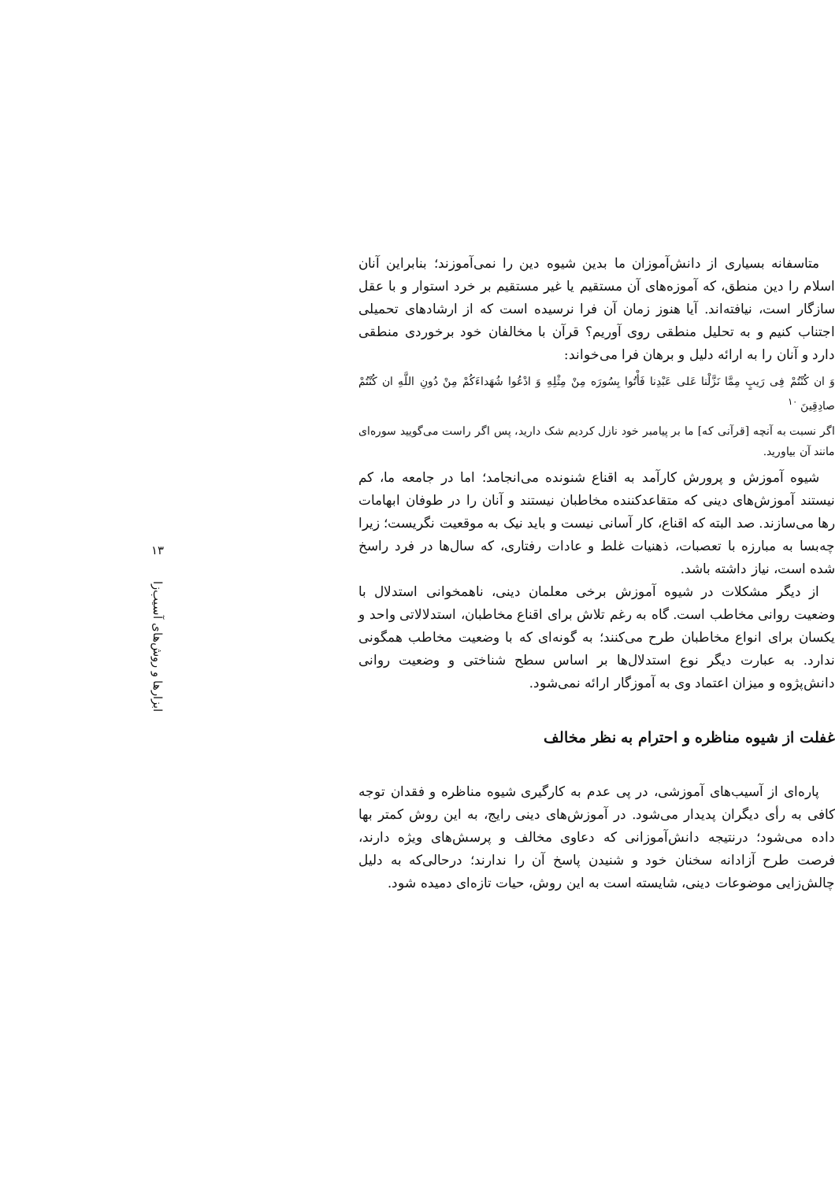متاسفانه بسیاری از دانش‌آموزان ما بدین شیوه دین را نمی‌آموزند؛ بنابراین آنان اسلام را دین منطق، که آموزه‌های آن مستقیم یا غیر مستقیم بر خرد استوار و با عقل سازگار است، نیافته‌اند. آیا هنوز زمان آن فرا نرسیده است که از ارشادهای تحمیلی اجتناب کنیم و به تحلیل منطقی روی آوریم؟ قرآن با مخالفان خود برخوردی منطقی دارد و آنان را به ارائه دلیل و برهان فرا می‌خواند:
وَ ان كُنْتُمْ فِی رَیبٍ مِمَّا نَزَّلْنا عَلی عَبْدِنا فَأْتُوا بِسُورَه مِنْ مِثْلِهِ وَ ادْعُوا شُهَداءَكُمْ مِنْ دُونِ اللَّهِ ان كُنْتُمْ صادِقِینَ <sup>۱۰</sup>
اگر نسبت به آنچه [قرآنی که] ما بر پیامبر خود نازل کردیم شک دارید، پس اگر راست می‌گویید سوره‌ای مانند آن بیاورید.
شیوه آموزش و پرورش کارآمد به اقناع شنونده می‌انجامد؛ اما در جامعه ما، کم نیستند آموزش‌های دینی که متقاعدکننده مخاطبان نیستند و آنان را در طوفان ابهامات رها می‌سازند. صد البته که اقناع، کار آسانی نیست و باید نیک به موقعیت نگریست؛ زیرا چه‌بسا به مبارزه با تعصبات، ذهنیات غلط و عادات رفتاری، که سال‌ها در فرد راسخ شده است، نیاز داشته باشد.
از دیگر مشکلات در شیوه آموزش برخی معلمان دینی، ناهمخوانی استدلال با وضعیت روانی مخاطب است. گاه به رغم تلاش برای اقناع مخاطبان، استدلالاتی واحد و یکسان برای انواع مخاطبان طرح می‌کنند؛ به گونه‌ای که با وضعیت مخاطب همگونی ندارد. به عبارت دیگر نوع استدلال‌ها بر اساس سطح شناختی و وضعیت روانی دانش‌پژوه و میزان اعتماد وی به آموزگار ارائه نمی‌شود.
غفلت از شیوه مناظره و احترام به نظر مخالف
پاره‌ای از آسیب‌های آموزشی، در پی عدم به کارگیری شیوه مناظره و فقدان توجه کافی به رأی دیگران پدیدار می‌شود. در آموزش‌های دینی رایج، به این روش کمتر بها داده می‌شود؛ درنتیجه دانش‌آموزانی که دعاوی مخالف و پرسش‌های ویژه دارند، فرصت طرح آزادانه سخنان خود و شنیدن پاسخ آن را ندارند؛ درحالی‌که به دلیل چالش‌زایی موضوعات دینی، شایسته است به این روش، حیات تازه‌ای دمیده شود.
۱۳
ابزارها و روش‌های آسیب‌زا